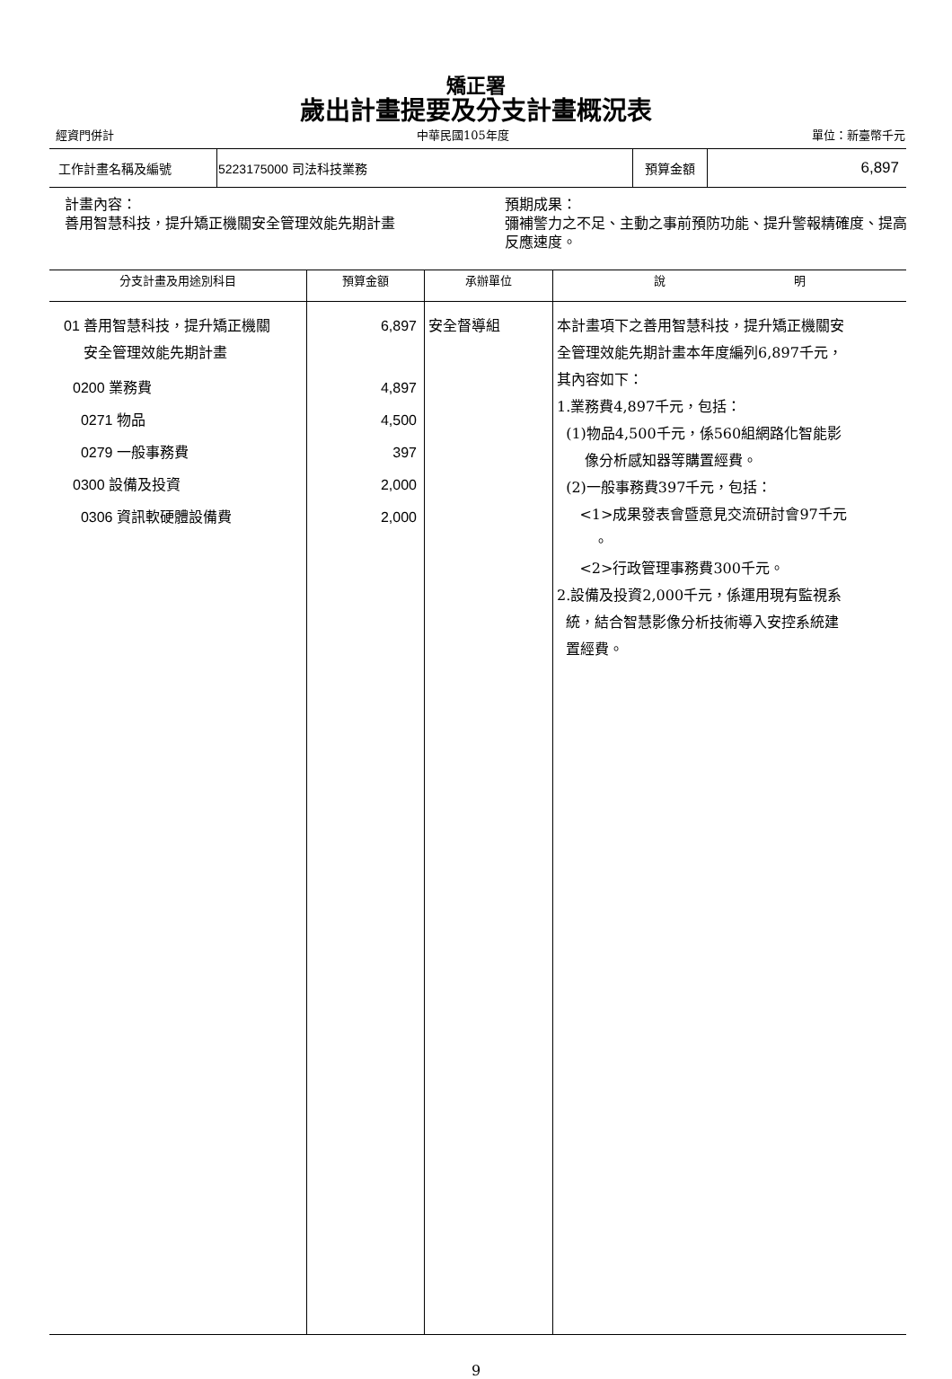矯正署
歲出計畫提要及分支計畫概況表
經資門併計 中華民國105年度 單位：新臺幣千元
| 工作計畫名稱及編號 | 5223175000 司法科技業務 | 預算金額 | 6,897 |
計畫內容：
善用智慧科技，提升矯正機關安全管理效能先期計畫
預期成果：
彌補警力之不足、主動之事前預防功能、提升警報精確度、提高反應速度。
| 分支計畫及用途別科目 | 預算金額 | 承辦單位 | 說 明 |
| --- | --- | --- | --- |
| 01 善用智慧科技，提升矯正機關 安全管理效能先期計畫 0200 業務費 0271 物品 0279 一般事務費 0300 設備及投資 0306 資訊軟硬體設備費 | 6,897 4,897 4,500 397 2,000 2,000 | 安全督導組 | 本計畫項下之善用智慧科技，提升矯正機關安 全管理效能先期計畫本年度編列6,897千元， 其內容如下： 1.業務費4,897千元，包括： (1)物品4,500千元，係560組網路化智能影 像分析感知器等購置經費。 (2)一般事務費397千元，包括： <1>成果發表會暨意見交流研討會97千元 。 <2>行政管理事務費300千元。 2.設備及投資2,000千元，係運用現有監視系 統，結合智慧影像分析技術導入安控系統建 置經費。 |
9